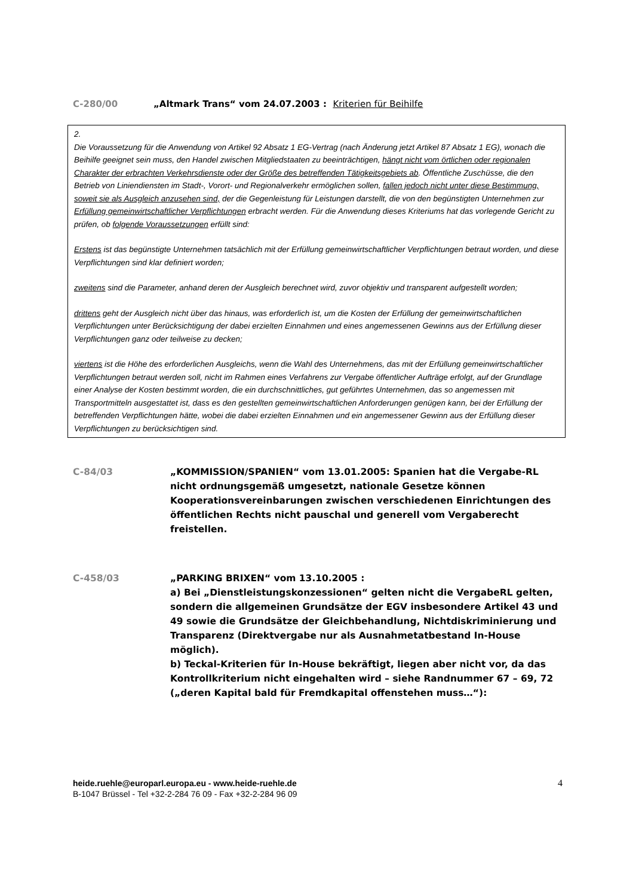C-280/00 „Altmark Trans“ vom 24.07.2003 : Kriterien für Beihilfe
2.
Die Voraussetzung für die Anwendung von Artikel 92 Absatz 1 EG-Vertrag (nach Änderung jetzt Artikel 87 Absatz 1 EG), wonach die Beihilfe geeignet sein muss, den Handel zwischen Mitgliedstaaten zu beeinträchtigen, hängt nicht vom örtlichen oder regionalen Charakter der erbrachten Verkehrsdienste oder der Größe des betreffenden Tätigkeitsgebiets ab. Öffentliche Zuschüsse, die den Betrieb von Liniendiensten im Stadt-, Vorort- und Regionalverkehr ermöglichen sollen, fallen jedoch nicht unter diese Bestimmung, soweit sie als Ausgleich anzusehen sind, der die Gegenleistung für Leistungen darstellt, die von den begünstigten Unternehmen zur Erfüllung gemeinwirtschaftlicher Verpflichtungen erbracht werden. Für die Anwendung dieses Kriteriums hat das vorlegende Gericht zu prüfen, ob folgende Voraussetzungen erfüllt sind:
Erstens ist das begünstigte Unternehmen tatsächlich mit der Erfüllung gemeinwirtschaftlicher Verpflichtungen betraut worden, und diese Verpflichtungen sind klar definiert worden;
zweitens sind die Parameter, anhand deren der Ausgleich berechnet wird, zuvor objektiv und transparent aufgestellt worden;
drittens geht der Ausgleich nicht über das hinaus, was erforderlich ist, um die Kosten der Erfüllung der gemeinwirtschaftlichen Verpflichtungen unter Berücksichtigung der dabei erzielten Einnahmen und eines angemessenen Gewinns aus der Erfüllung dieser Verpflichtungen ganz oder teilweise zu decken;
viertens ist die Höhe des erforderlichen Ausgleichs, wenn die Wahl des Unternehmens, das mit der Erfüllung gemeinwirtschaftlicher Verpflichtungen betraut werden soll, nicht im Rahmen eines Verfahrens zur Vergabe öffentlicher Aufträge erfolgt, auf der Grundlage einer Analyse der Kosten bestimmt worden, die ein durchschnittliches, gut geführtes Unternehmen, das so angemessen mit Transportmitteln ausgestattet ist, dass es den gestellten gemeinwirtschaftlichen Anforderungen genügen kann, bei der Erfüllung der betreffenden Verpflichtungen hätte, wobei die dabei erzielten Einnahmen und ein angemessener Gewinn aus der Erfüllung dieser Verpflichtungen zu berücksichtigen sind.
C-84/03 „KOMMISSION/SPANIEN“ vom 13.01.2005: Spanien hat die Vergabe-RL nicht ordnungsgemäß umgesetzt, nationale Gesetze können Kooperationsvereinbarungen zwischen verschiedenen Einrichtungen des öffentlichen Rechts nicht pauschal und generell vom Vergaberecht freistellen.
C-458/03 „PARKING BRIXEN“ vom 13.10.2005 :
a) Bei „Dienstleistungskonzessionen“ gelten nicht die VergabeRL gelten, sondern die allgemeinen Grundsätze der EGV insbesondere Artikel 43 und 49 sowie die Grundsätze der Gleichbehandlung, Nichtdiskriminierung und Transparenz (Direktvergabe nur als Ausnahmetatbestand In-House möglich).
b) Teckal-Kriterien für In-House bekräftigt, liegen aber nicht vor, da das Kontrollkriterium nicht eingehalten wird – siehe Randnummer 67 – 69, 72 („deren Kapital bald für Fremdkapital offenstehen muss…“):
heide.ruehle@europarl.europa.eu - www.heide-ruehle.de
B-1047 Brüssel - Tel +32-2-284 76 09 - Fax +32-2-284 96 09
4